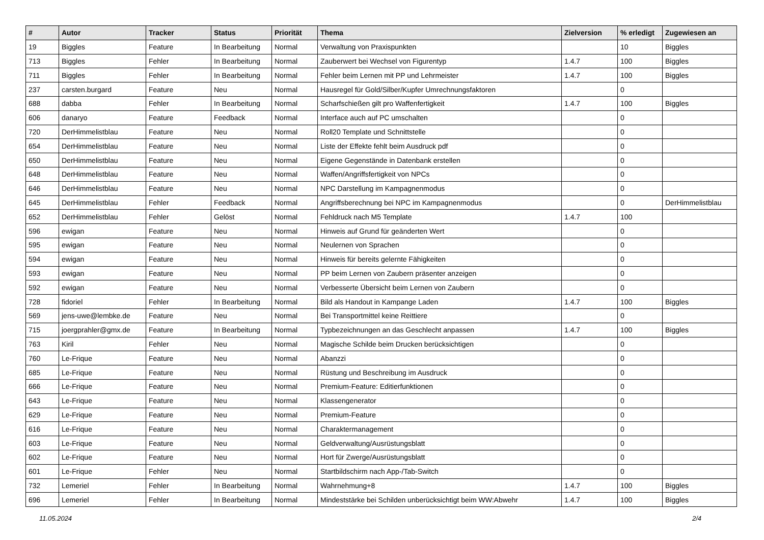| # | Autor | Tracker | Status | Priorität | Thema | Zielversion | % erledigt | Zugewiesen an |
| --- | --- | --- | --- | --- | --- | --- | --- | --- |
| 19 | Biggles | Feature | In Bearbeitung | Normal | Verwaltung von Praxispunkten | | 10 | Biggles |
| 713 | Biggles | Fehler | In Bearbeitung | Normal | Zauberwert bei Wechsel von Figurentyp | 1.4.7 | 100 | Biggles |
| 711 | Biggles | Fehler | In Bearbeitung | Normal | Fehler beim Lernen mit PP und Lehrmeister | 1.4.7 | 100 | Biggles |
| 237 | carsten.burgard | Feature | Neu | Normal | Hausregel für Gold/Silber/Kupfer Umrechnungsfaktoren | | 0 | |
| 688 | dabba | Fehler | In Bearbeitung | Normal | Scharfschießen gilt pro Waffenfertigkeit | 1.4.7 | 100 | Biggles |
| 606 | danaryo | Feature | Feedback | Normal | Interface auch auf PC umschalten | | 0 | |
| 720 | DerHimmelistblau | Feature | Neu | Normal | Roll20 Template und Schnittstelle | | 0 | |
| 654 | DerHimmelistblau | Feature | Neu | Normal | Liste der Effekte fehlt beim Ausdruck pdf | | 0 | |
| 650 | DerHimmelistblau | Feature | Neu | Normal | Eigene Gegenstände in Datenbank erstellen | | 0 | |
| 648 | DerHimmelistblau | Feature | Neu | Normal | Waffen/Angriffsfertigkeit von NPCs | | 0 | |
| 646 | DerHimmelistblau | Feature | Neu | Normal | NPC Darstellung im Kampagnenmodus | | 0 | |
| 645 | DerHimmelistblau | Fehler | Feedback | Normal | Angriffsberechnung bei NPC im Kampagnenmodus | | 0 | DerHimmelistblau |
| 652 | DerHimmelistblau | Fehler | Gelöst | Normal | Fehldruck nach M5 Template | 1.4.7 | 100 | |
| 596 | ewigan | Feature | Neu | Normal | Hinweis auf Grund für geänderten Wert | | 0 | |
| 595 | ewigan | Feature | Neu | Normal | Neulernen von Sprachen | | 0 | |
| 594 | ewigan | Feature | Neu | Normal | Hinweis für bereits gelernte Fähigkeiten | | 0 | |
| 593 | ewigan | Feature | Neu | Normal | PP beim Lernen von Zaubern präsenter anzeigen | | 0 | |
| 592 | ewigan | Feature | Neu | Normal | Verbesserte Übersicht beim Lernen von Zaubern | | 0 | |
| 728 | fidoriel | Fehler | In Bearbeitung | Normal | Bild als Handout in Kampange Laden | 1.4.7 | 100 | Biggles |
| 569 | jens-uwe@lembke.de | Feature | Neu | Normal | Bei Transportmittel keine Reittiere | | 0 | |
| 715 | joergprahler@gmx.de | Feature | In Bearbeitung | Normal | Typbezeichnungen an das Geschlecht anpassen | 1.4.7 | 100 | Biggles |
| 763 | Kiril | Fehler | Neu | Normal | Magische Schilde beim Drucken berücksichtigen | | 0 | |
| 760 | Le-Frique | Feature | Neu | Normal | Abanzzi | | 0 | |
| 685 | Le-Frique | Feature | Neu | Normal | Rüstung und Beschreibung im Ausdruck | | 0 | |
| 666 | Le-Frique | Feature | Neu | Normal | Premium-Feature: Editierfunktionen | | 0 | |
| 643 | Le-Frique | Feature | Neu | Normal | Klassengenerator | | 0 | |
| 629 | Le-Frique | Feature | Neu | Normal | Premium-Feature | | 0 | |
| 616 | Le-Frique | Feature | Neu | Normal | Charaktermanagement | | 0 | |
| 603 | Le-Frique | Feature | Neu | Normal | Geldverwaltung/Ausrüstungsblatt | | 0 | |
| 602 | Le-Frique | Feature | Neu | Normal | Hort für Zwerge/Ausrüstungsblatt | | 0 | |
| 601 | Le-Frique | Fehler | Neu | Normal | Startbildschirm nach App-/Tab-Switch | | 0 | |
| 732 | Lemeriel | Fehler | In Bearbeitung | Normal | Wahrnehmung+8 | 1.4.7 | 100 | Biggles |
| 696 | Lemeriel | Fehler | In Bearbeitung | Normal | Mindeststärke bei Schilden unberücksichtigt beim WW:Abwehr | 1.4.7 | 100 | Biggles |
11.05.2024 2/4